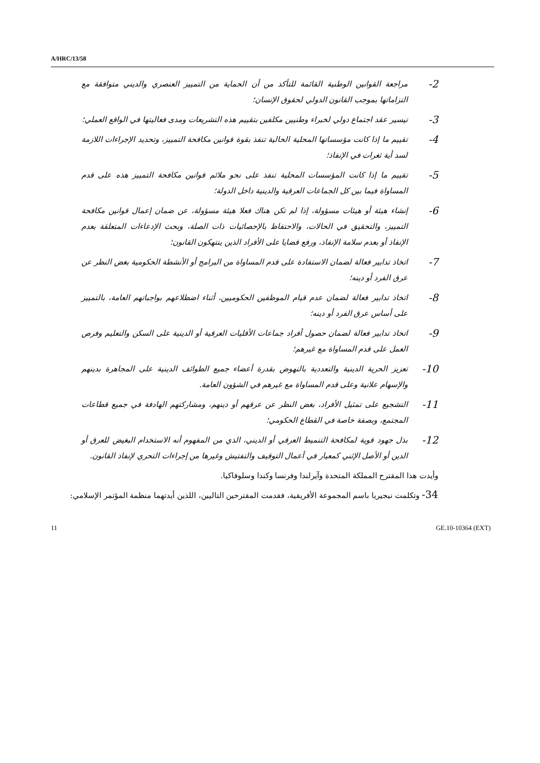A/HRC/13/58
2-
مراجعة القوانين الوطنية القائمة للتأكد من أن الحماية من التمييز العنصري والديني متوافقة مع التزاماتها بموجب القانون الدولي لحقوق الإنسان؛
3-
تيسير عقد اجتماع دولي لخبراء وطنيين مكلفين بتقييم هذه التشريعات ومدى فعاليتها في الواقع العملي؛
4-
تقييم ما إذا كانت مؤسساتها المحلية الحالية تنفذ بقوة قوانين مكافحة التمييز، وتحديد الإجراءات اللازمة لسد أية ثغرات في الإنفاذ؛
5-
تقييم ما إذا كانت المؤسسات المحلية تنفذ على نحو ملائم قوانين مكافحة التمييز هذه على قدم المساواة فيما بين كل الجماعات العرقية والدينية داخل الدولة؛
6-
إنشاء هيئة أو هيئات مسؤولة، إذا لم تكن هناك فعلا هيئة مسؤولة، عن ضمان إعمال قوانين مكافحة التمييز، والتحقيق في الحالات، والاحتفاظ بالإحصائيات ذات الصلة، وبحث الإدعاءات المتعلقة بعدم الإنفاذ أو بعدم سلامة الإنفاذ، ورفع قضايا على الأفراد الذين ينتهكون القانون؛
7-
اتخاذ تدابير فعالة لضمان الاستفادة على قدم المساواة من البرامج أو الأنشطة الحكومية بغض النظر عن عرق الفرد أو دينه؛
8-
اتخاذ تدابير فعالة لضمان عدم قيام الموظفين الحكوميين، أثناء اضطلاعهم بواجباتهم العامة، بالتمييز على أساس عرق الفرد أو دينه؛
9-
اتخاذ تدابير فعالة لضمان حصول أفراد جماعات الأقليات العرقية أو الدينية على السكن والتعليم وفرص العمل على قدم المساواة مع غيرهم؛
10-
تعزيز الحرية الدينية والتعددية بالنهوض بقدرة أعضاء جميع الطوائف الدينية على المجاهرة بدينهم والإسهام علانية وعلى قدم المساواة مع غيرهم في الشؤون العامة.
11-
التشجيع على تمثيل الأفراد، بغض النظر عن عرقهم أو دينهم، ومشاركتهم الهادفة في جميع قطاعات المجتمع، وبصفة خاصة في القطاع الحكومي؛
12-
بذل جهود قوية لمكافحة التنميط العرقي أو الديني، الذي من المفهوم أنه الاستخدام البغيض للعرق أو الدين أو الأصل الإثني كمعيار في أعمال التوقيف والتفتيش وغيرها من إجراءات التحري لإنفاذ القانون.
وأيدت هذا المقترح المملكة المتحدة وآيرلندا وفرنسا وكندا وسلوفاكيا.
34- وتكلمت نيجيريا باسم المجموعة الأفريقية، فقدمت المقترحين التاليين، اللذين أيدتهما منظمة المؤتمر الإسلامي:
11 GE.10-10364 (EXT)